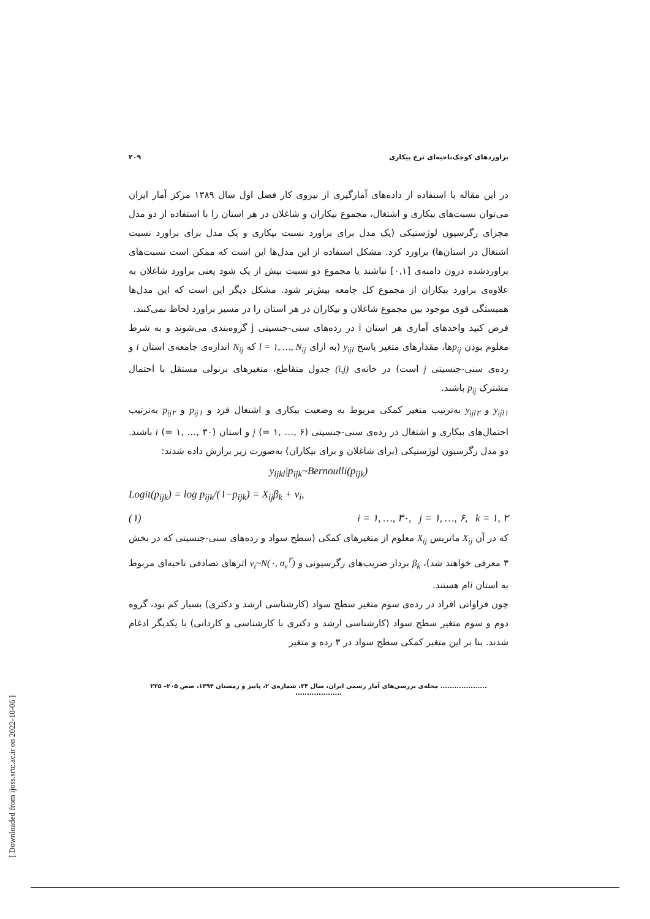[ Downloaded from ijoss.srtc.ac.ir on 2022-10-06 ]
براوردهای کوچک‌ناحیه‌ای نرخ بیکاری ۲۰۹
در این مقاله با استفاده از داده‌های آمارگیری از نیروی کار فصل اول سال ۱۳۸۹ مرکز آمار ایران می‌توان نسبت‌های بیکاری و اشتغال، مجموع بیکاران و شاغلان در هر استان را با استفاده از دو مدل مجزای رگرسیون لوژستیکی (یک مدل برای براورد نسبت بیکاری و یک مدل برای براورد نسبت اشتغال در استان‌ها) براورد کرد. مشکل استفاده از این مدل‌ها این است که ممکن است نسبت‌های براوردشده درون دامنه‌ی [۰,۱] نباشند یا مجموع دو نسبت بیش از یک شود یعنی براورد شاغلان به علاوه‌ی براورد بیکاران از مجموع کل جامعه بیش‌تر شود. مشکل دیگر این است که این مدل‌ها همبستگی قوی موجود بین مجموع شاغلان و بیکاران در هر استان را در مسیر براورد لحاظ نمی‌کنند.
فرض کنید واحدهای آماری هر استان i در رده‌های سنی-جنسیتی j گروه‌بندی می‌شوند و به شرط معلوم بودن p<sub>ij</sub>ها، مقدارهای متغیر پاسخ y<sub>ijl</sub> (به ازای l = ۱, …, N<sub>ij</sub> که N<sub>ij</sub> اندازه‌ی جامعه‌ی استان i و رده‌ی سنی-جنسیتی j است) در خانه‌ی (i,j) جدول متقاطع، متغیرهای برنولی مستقل با احتمال مشترک p<sub>ij</sub> باشند.
y<sub>ijl۱</sub> و y<sub>ijl۲</sub> به‌ترتیب متغیر کمکی مربوط به وضعیت بیکاری و اشتغال فرد و p<sub>ij۱</sub> و p<sub>ij۲</sub> به‌ترتیب احتمال‌های بیکاری و اشتغال در رده‌ی سنی-جنسیتی j (= ۱, …, ۶) و استان i (= ۱, …, ۳۰) باشند. دو مدل رگرسیون لوژستیکی (برای شاغلان و برای بیکاران) به‌صورت زیر برازش داده شدند:
y<sub>ijkl</sub>|p<sub>ijk</sub>~Bernoulli(p<sub>ijk</sub>)
Logit(p<sub>ijk</sub>) = log p<sub>ijk</sub>/(۱−p<sub>ijk</sub>) = X<sub>ij</sub>β<sub>k</sub> + v<sub>i</sub>,
(۱) i = ۱, …, ۳۰, j = ۱, …, ۶, k = ۱, ۲
که در آن X<sub>ij</sub> ماتریس X<sub>ij</sub> معلوم از متغیرهای کمکی (سطح سواد و رده‌های سنی-جنسیتی که در بخش ۳ معرفی خواهند شد)، β<sub>k</sub> بردار ضریب‌های رگرسیونی و ν<sub>i</sub>~N(۰, σ<sub>ν</sub><sup>۲</sup>) اثرهای تصادفی ناحیه‌ای مربوط به استان iام هستند.
چون فراوانی افراد در رده‌ی سوم متغیر سطح سواد (کارشناسی ارشد و دکتری) بسیار کم بود، گروه دوم و سوم متغیر سطح سواد (کارشناسی ارشد و دکتری با کارشناسی و کاردانی) با یکدیگر ادغام شدند. بنا بر این متغیر کمکی سطح سواد در ۳ رده و متغیر
.................... مجله‌ی بررسی‌های آمار رسمی ایران، سال ۲۴، شماره‌ی ۲، پاییز و زمستان ۱۳۹۴، صص ۲۰۵– ۲۲۵ ....................